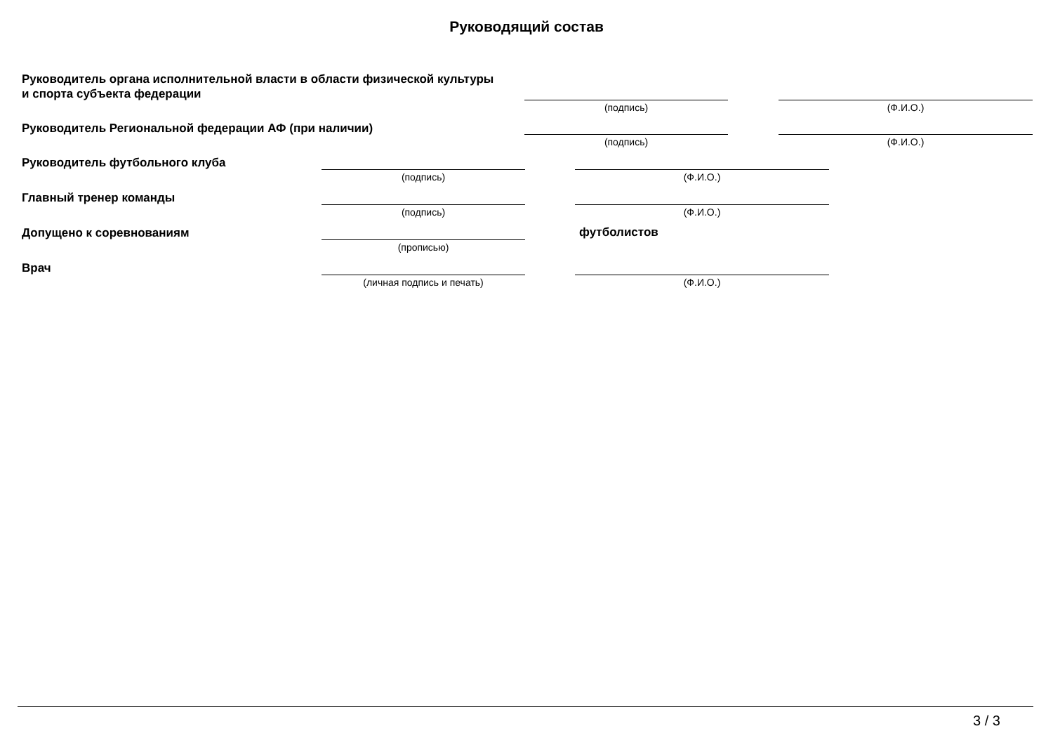Руководящий состав
Руководитель органа исполнительной власти в области физической культуры
и спорта субъекта федерации
(подпись) (Ф.И.О.)
Руководитель Региональной федерации АФ (при наличии)
(подпись) (Ф.И.О.)
Руководитель футбольного клуба
(подпись) (Ф.И.О.)
Главный тренер команды
(подпись) (Ф.И.О.)
Допущено к соревнованиям
(прописью)
футболистов
Врач
(личная подпись и печать) (Ф.И.О.)
3 / 3